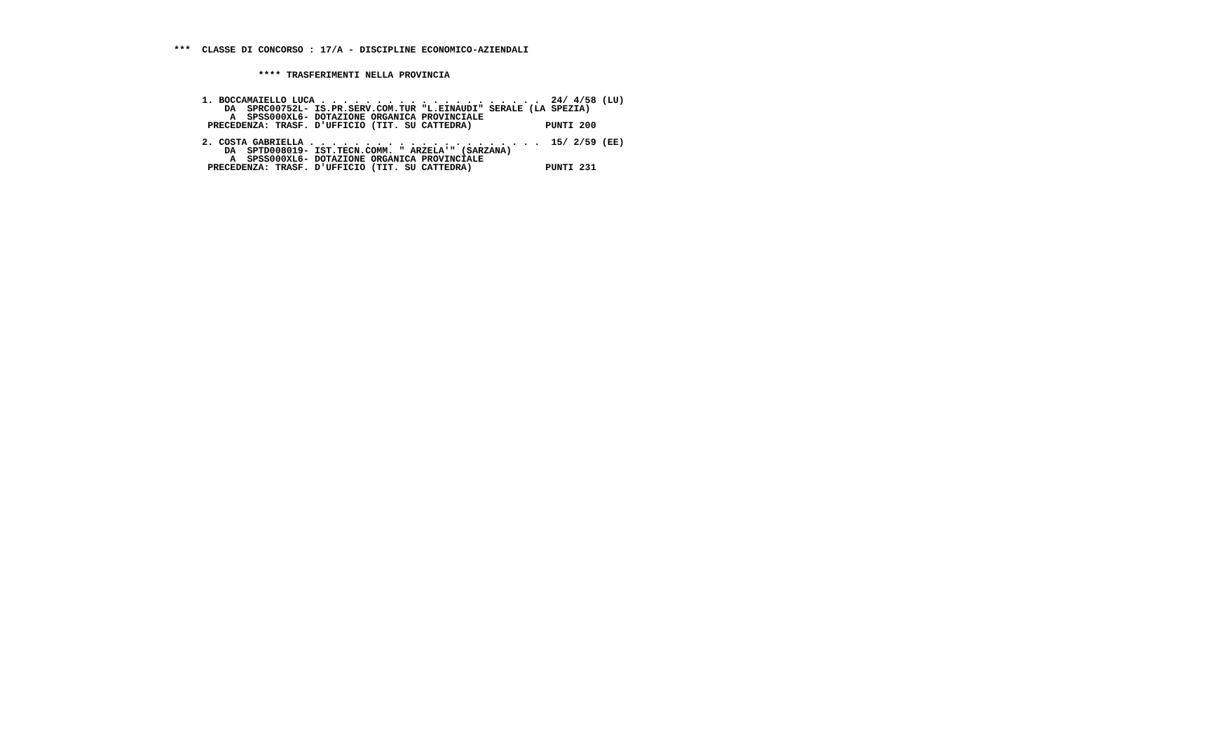***  CLASSE DI CONCORSO : 17/A - DISCIPLINE ECONOMICO-AZIENDALI


               **** TRASFERIMENTI NELLA PROVINCIA


     1. BOCCAMAIELLO LUCA . . . . . . . . . . . . . . . . . . . .  24/ 4/58 (LU)
         DA  SPRC00752L- IS.PR.SERV.COM.TUR "L.EINAUDI" SERALE (LA SPEZIA)
          A  SPSS000XL6- DOTAZIONE ORGANICA PROVINCIALE
      PRECEDENZA: TRASF. D'UFFICIO (TIT. SU CATTEDRA)             PUNTI 200

     2. COSTA GABRIELLA . . . . . . . . . . . . . . . . . . . . .  15/ 2/59 (EE)
         DA  SPTD008019- IST.TECN.COMM. " ARZELA'" (SARZANA)
          A  SPSS000XL6- DOTAZIONE ORGANICA PROVINCIALE
      PRECEDENZA: TRASF. D'UFFICIO (TIT. SU CATTEDRA)             PUNTI 231